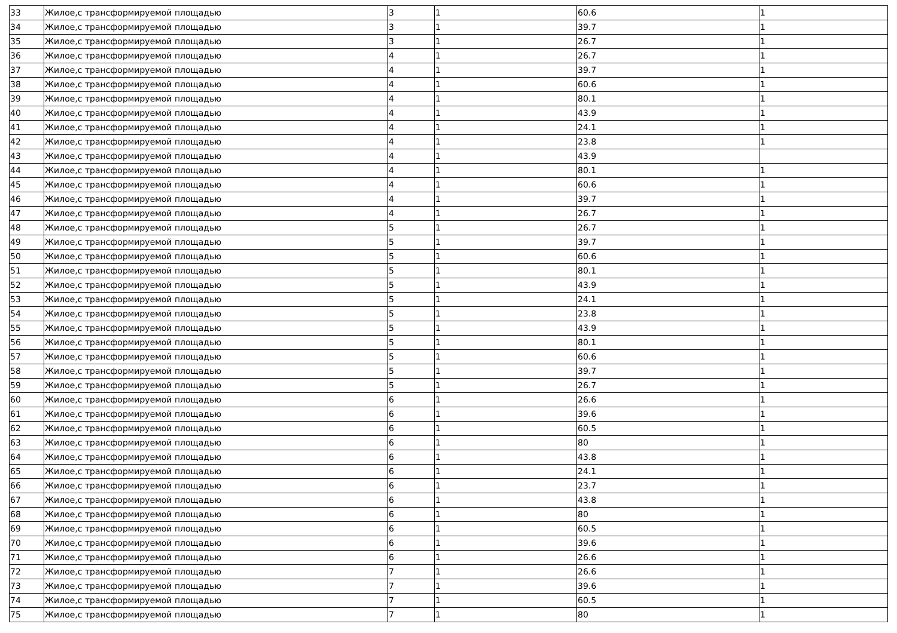| 33 | Жилое,с трансформируемой площадью | 3 | 1 | 60.6 | 1 |
| 34 | Жилое,с трансформируемой площадью | 3 | 1 | 39.7 | 1 |
| 35 | Жилое,с трансформируемой площадью | 3 | 1 | 26.7 | 1 |
| 36 | Жилое,с трансформируемой площадью | 4 | 1 | 26.7 | 1 |
| 37 | Жилое,с трансформируемой площадью | 4 | 1 | 39.7 | 1 |
| 38 | Жилое,с трансформируемой площадью | 4 | 1 | 60.6 | 1 |
| 39 | Жилое,с трансформируемой площадью | 4 | 1 | 80.1 | 1 |
| 40 | Жилое,с трансформируемой площадью | 4 | 1 | 43.9 | 1 |
| 41 | Жилое,с трансформируемой площадью | 4 | 1 | 24.1 | 1 |
| 42 | Жилое,с трансформируемой площадью | 4 | 1 | 23.8 | 1 |
| 43 | Жилое,с трансформируемой площадью | 4 | 1 | 43.9 | |
| 44 | Жилое,с трансформируемой площадью | 4 | 1 | 80.1 | 1 |
| 45 | Жилое,с трансформируемой площадью | 4 | 1 | 60.6 | 1 |
| 46 | Жилое,с трансформируемой площадью | 4 | 1 | 39.7 | 1 |
| 47 | Жилое,с трансформируемой площадью | 4 | 1 | 26.7 | 1 |
| 48 | Жилое,с трансформируемой площадью | 5 | 1 | 26.7 | 1 |
| 49 | Жилое,с трансформируемой площадью | 5 | 1 | 39.7 | 1 |
| 50 | Жилое,с трансформируемой площадью | 5 | 1 | 60.6 | 1 |
| 51 | Жилое,с трансформируемой площадью | 5 | 1 | 80.1 | 1 |
| 52 | Жилое,с трансформируемой площадью | 5 | 1 | 43.9 | 1 |
| 53 | Жилое,с трансформируемой площадью | 5 | 1 | 24.1 | 1 |
| 54 | Жилое,с трансформируемой площадью | 5 | 1 | 23.8 | 1 |
| 55 | Жилое,с трансформируемой площадью | 5 | 1 | 43.9 | 1 |
| 56 | Жилое,с трансформируемой площадью | 5 | 1 | 80.1 | 1 |
| 57 | Жилое,с трансформируемой площадью | 5 | 1 | 60.6 | 1 |
| 58 | Жилое,с трансформируемой площадью | 5 | 1 | 39.7 | 1 |
| 59 | Жилое,с трансформируемой площадью | 5 | 1 | 26.7 | 1 |
| 60 | Жилое,с трансформируемой площадью | 6 | 1 | 26.6 | 1 |
| 61 | Жилое,с трансформируемой площадью | 6 | 1 | 39.6 | 1 |
| 62 | Жилое,с трансформируемой площадью | 6 | 1 | 60.5 | 1 |
| 63 | Жилое,с трансформируемой площадью | 6 | 1 | 80 | 1 |
| 64 | Жилое,с трансформируемой площадью | 6 | 1 | 43.8 | 1 |
| 65 | Жилое,с трансформируемой площадью | 6 | 1 | 24.1 | 1 |
| 66 | Жилое,с трансформируемой площадью | 6 | 1 | 23.7 | 1 |
| 67 | Жилое,с трансформируемой площадью | 6 | 1 | 43.8 | 1 |
| 68 | Жилое,с трансформируемой площадью | 6 | 1 | 80 | 1 |
| 69 | Жилое,с трансформируемой площадью | 6 | 1 | 60.5 | 1 |
| 70 | Жилое,с трансформируемой площадью | 6 | 1 | 39.6 | 1 |
| 71 | Жилое,с трансформируемой площадью | 6 | 1 | 26.6 | 1 |
| 72 | Жилое,с трансформируемой площадью | 7 | 1 | 26.6 | 1 |
| 73 | Жилое,с трансформируемой площадью | 7 | 1 | 39.6 | 1 |
| 74 | Жилое,с трансформируемой площадью | 7 | 1 | 60.5 | 1 |
| 75 | Жилое,с трансформируемой площадью | 7 | 1 | 80 | 1 |